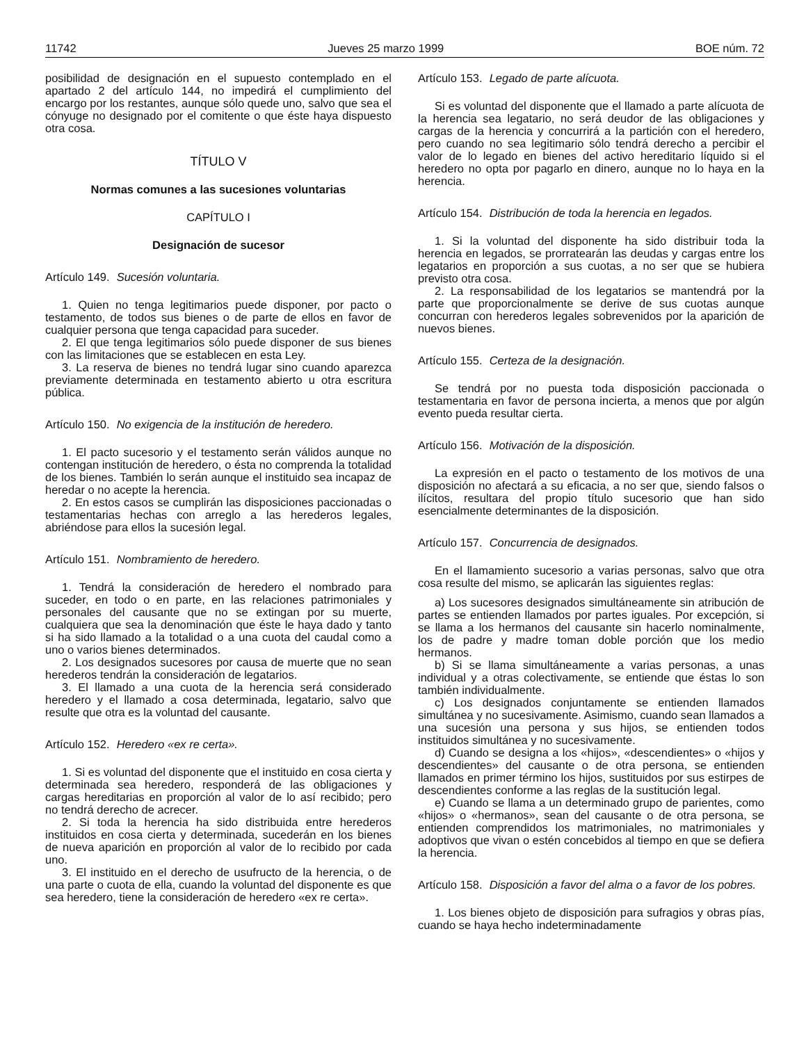11742 Jueves 25 marzo 1999 BOE núm. 72
posibilidad de designación en el supuesto contemplado en el apartado 2 del artículo 144, no impedirá el cumplimiento del encargo por los restantes, aunque sólo quede uno, salvo que sea el cónyuge no designado por el comitente o que éste haya dispuesto otra cosa.
TÍTULO V
Normas comunes a las sucesiones voluntarias
CAPÍTULO I
Designación de sucesor
Artículo 149. Sucesión voluntaria.
1. Quien no tenga legitimarios puede disponer, por pacto o testamento, de todos sus bienes o de parte de ellos en favor de cualquier persona que tenga capacidad para suceder.
2. El que tenga legitimarios sólo puede disponer de sus bienes con las limitaciones que se establecen en esta Ley.
3. La reserva de bienes no tendrá lugar sino cuando aparezca previamente determinada en testamento abierto u otra escritura pública.
Artículo 150. No exigencia de la institución de heredero.
1. El pacto sucesorio y el testamento serán válidos aunque no contengan institución de heredero, o ésta no comprenda la totalidad de los bienes. También lo serán aunque el instituido sea incapaz de heredar o no acepte la herencia.
2. En estos casos se cumplirán las disposiciones paccionadas o testamentarias hechas con arreglo a las herederos legales, abriéndose para ellos la sucesión legal.
Artículo 151. Nombramiento de heredero.
1. Tendrá la consideración de heredero el nombrado para suceder, en todo o en parte, en las relaciones patrimoniales y personales del causante que no se extingan por su muerte, cualquiera que sea la denominación que éste le haya dado y tanto si ha sido llamado a la totalidad o a una cuota del caudal como a uno o varios bienes determinados.
2. Los designados sucesores por causa de muerte que no sean herederos tendrán la consideración de legatarios.
3. El llamado a una cuota de la herencia será considerado heredero y el llamado a cosa determinada, legatario, salvo que resulte que otra es la voluntad del causante.
Artículo 152. Heredero «ex re certa».
1. Si es voluntad del disponente que el instituido en cosa cierta y determinada sea heredero, responderá de las obligaciones y cargas hereditarias en proporción al valor de lo así recibido; pero no tendrá derecho de acrecer.
2. Si toda la herencia ha sido distribuida entre herederos instituidos en cosa cierta y determinada, sucederán en los bienes de nueva aparición en proporción al valor de lo recibido por cada uno.
3. El instituido en el derecho de usufructo de la herencia, o de una parte o cuota de ella, cuando la voluntad del disponente es que sea heredero, tiene la consideración de heredero «ex re certa».
Artículo 153. Legado de parte alícuota.
Si es voluntad del disponente que el llamado a parte alícuota de la herencia sea legatario, no será deudor de las obligaciones y cargas de la herencia y concurrirá a la partición con el heredero, pero cuando no sea legitimario sólo tendrá derecho a percibir el valor de lo legado en bienes del activo hereditario líquido si el heredero no opta por pagarlo en dinero, aunque no lo haya en la herencia.
Artículo 154. Distribución de toda la herencia en legados.
1. Si la voluntad del disponente ha sido distribuir toda la herencia en legados, se prorratearán las deudas y cargas entre los legatarios en proporción a sus cuotas, a no ser que se hubiera previsto otra cosa.
2. La responsabilidad de los legatarios se mantendrá por la parte que proporcionalmente se derive de sus cuotas aunque concurran con herederos legales sobrevenidos por la aparición de nuevos bienes.
Artículo 155. Certeza de la designación.
Se tendrá por no puesta toda disposición paccionada o testamentaria en favor de persona incierta, a menos que por algún evento pueda resultar cierta.
Artículo 156. Motivación de la disposición.
La expresión en el pacto o testamento de los motivos de una disposición no afectará a su eficacia, a no ser que, siendo falsos o ilícitos, resultara del propio título sucesorio que han sido esencialmente determinantes de la disposición.
Artículo 157. Concurrencia de designados.
En el llamamiento sucesorio a varias personas, salvo que otra cosa resulte del mismo, se aplicarán las siguientes reglas:
a) Los sucesores designados simultáneamente sin atribución de partes se entienden llamados por partes iguales. Por excepción, si se llama a los hermanos del causante sin hacerlo nominalmente, los de padre y madre toman doble porción que los medio hermanos.
b) Si se llama simultáneamente a varias personas, a unas individual y a otras colectivamente, se entiende que éstas lo son también individualmente.
c) Los designados conjuntamente se entienden llamados simultánea y no sucesivamente. Asimismo, cuando sean llamados a una sucesión una persona y sus hijos, se entienden todos instituidos simultánea y no sucesivamente.
d) Cuando se designa a los «hijos», «descendientes» o «hijos y descendientes» del causante o de otra persona, se entienden llamados en primer término los hijos, sustituidos por sus estirpes de descendientes conforme a las reglas de la sustitución legal.
e) Cuando se llama a un determinado grupo de parientes, como «hijos» o «hermanos», sean del causante o de otra persona, se entienden comprendidos los matrimoniales, no matrimoniales y adoptivos que vivan o estén concebidos al tiempo en que se defiera la herencia.
Artículo 158. Disposición a favor del alma o a favor de los pobres.
1. Los bienes objeto de disposición para sufragios y obras pías, cuando se haya hecho indeterminadamente